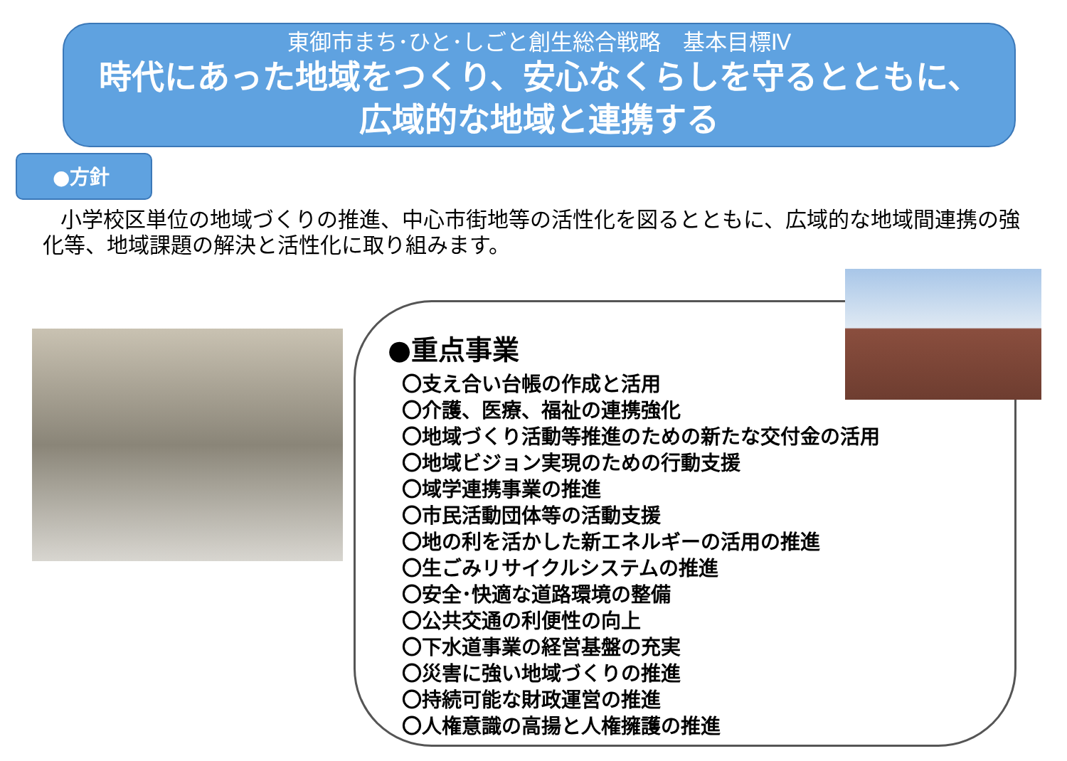東御市まち･ひと･しごと創生総合戦略　基本目標Ⅳ
時代にあった地域をつくり、安心なくらしを守るとともに、
広域的な地域と連携する
●方針
小学校区単位の地域づくりの推進、中心市街地等の活性化を図るとともに、広域的な地域間連携の強化等、地域課題の解決と活性化に取り組みます。
●重点事業
〇支え合い台帳の作成と活用
〇介護、医療、福祉の連携強化
〇地域づくり活動等推進のための新たな交付金の活用
〇地域ビジョン実現のための行動支援
〇域学連携事業の推進
〇市民活動団体等の活動支援
〇地の利を活かした新エネルギーの活用の推進
〇生ごみリサイクルシステムの推進
〇安全･快適な道路環境の整備
〇公共交通の利便性の向上
〇下水道事業の経営基盤の充実
〇災害に強い地域づくりの推進
〇持続可能な財政運営の推進
〇人権意識の高揚と人権擁護の推進